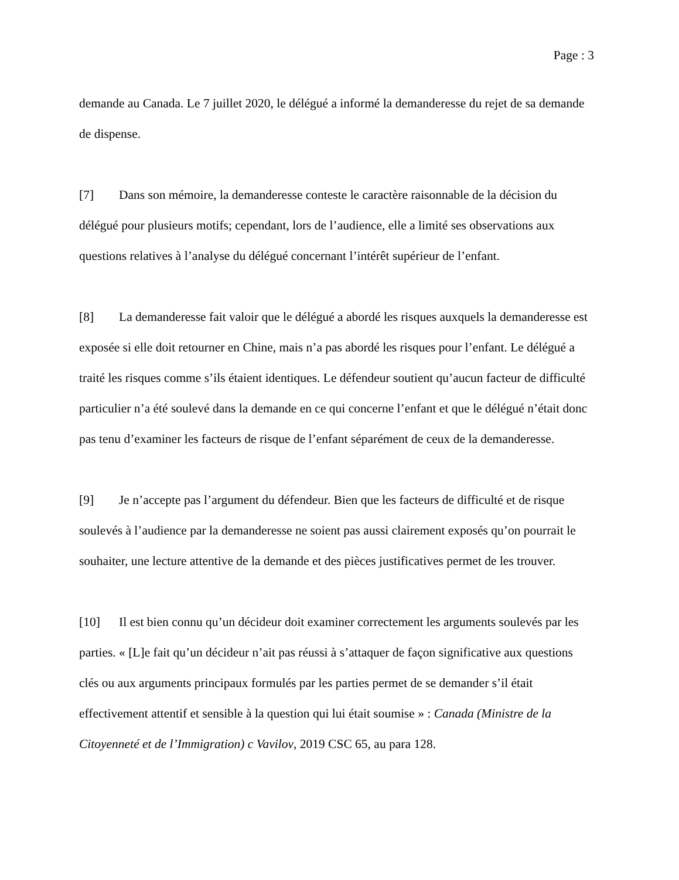Page : 3
demande au Canada. Le 7 juillet 2020, le délégué a informé la demanderesse du rejet de sa demande de dispense.
[7] Dans son mémoire, la demanderesse conteste le caractère raisonnable de la décision du délégué pour plusieurs motifs; cependant, lors de l’audience, elle a limité ses observations aux questions relatives à l’analyse du délégué concernant l’intérêt supérieur de l’enfant.
[8] La demanderesse fait valoir que le délégué a abordé les risques auxquels la demanderesse est exposée si elle doit retourner en Chine, mais n’a pas abordé les risques pour l’enfant. Le délégué a traité les risques comme s’ils étaient identiques. Le défendeur soutient qu’aucun facteur de difficulté particulier n’a été soulevé dans la demande en ce qui concerne l’enfant et que le délégué n’était donc pas tenu d’examiner les facteurs de risque de l’enfant séparément de ceux de la demanderesse.
[9] Je n’accepte pas l’argument du défendeur. Bien que les facteurs de difficulté et de risque soulevés à l’audience par la demanderesse ne soient pas aussi clairement exposés qu’on pourrait le souhaiter, une lecture attentive de la demande et des pièces justificatives permet de les trouver.
[10] Il est bien connu qu’un décideur doit examiner correctement les arguments soulevés par les parties. « [L]e fait qu’un décideur n’ait pas réussi à s’attaquer de façon significative aux questions clés ou aux arguments principaux formulés par les parties permet de se demander s’il était effectivement attentif et sensible à la question qui lui était soumise » : Canada (Ministre de la Citoyenneté et de l’Immigration) c Vavilov, 2019 CSC 65, au para 128.